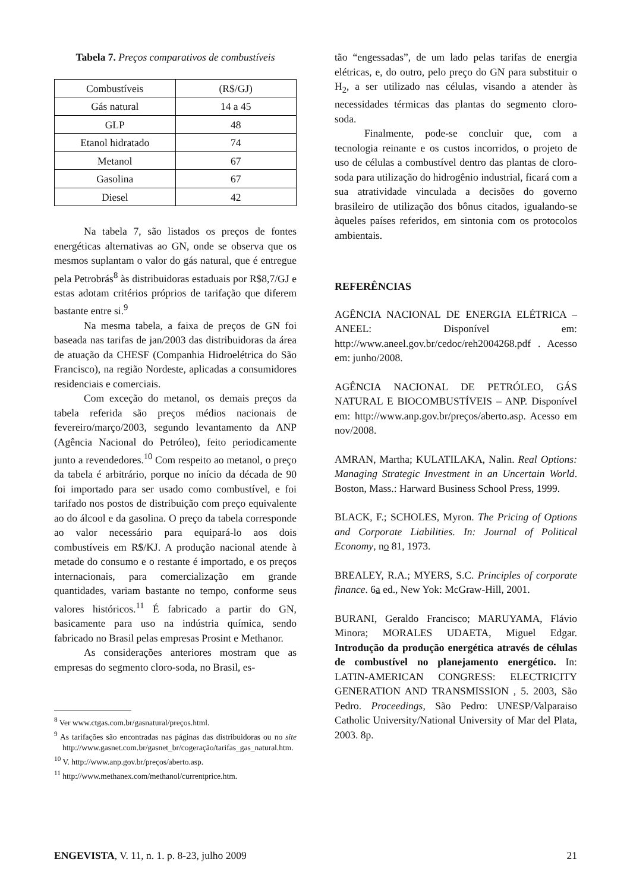Tabela 7. Preços comparativos de combustíveis
| Combustíveis | (R$/GJ) |
| Gás natural | 14 a 45 |
| GLP | 48 |
| Etanol hidratado | 74 |
| Metanol | 67 |
| Gasolina | 67 |
| Diesel | 42 |
Na tabela 7, são listados os preços de fontes energéticas alternativas ao GN, onde se observa que os mesmos suplantam o valor do gás natural, que é entregue pela Petrobrás<sup>8</sup> às distribuidoras estaduais por R$8,7/GJ e estas adotam critérios próprios de tarifação que diferem bastante entre si.<sup>9</sup>
Na mesma tabela, a faixa de preços de GN foi baseada nas tarifas de jan/2003 das distribuidoras da área de atuação da CHESF (Companhia Hidroelétrica do São Francisco), na região Nordeste, aplicadas a consumidores residenciais e comerciais.
Com exceção do metanol, os demais preços da tabela referida são preços médios nacionais de fevereiro/março/2003, segundo levantamento da ANP (Agência Nacional do Petróleo), feito periodicamente junto a revendedores.<sup>10</sup> Com respeito ao metanol, o preço da tabela é arbitrário, porque no início da década de 90 foi importado para ser usado como combustível, e foi tarifado nos postos de distribuição com preço equivalente ao do álcool e da gasolina. O preço da tabela corresponde ao valor necessário para equipará-lo aos dois combustíveis em R$/KJ. A produção nacional atende à metade do consumo e o restante é importado, e os preços internacionais, para comercialização em grande quantidades, variam bastante no tempo, conforme seus valores históricos.<sup>11</sup> É fabricado a partir do GN, basicamente para uso na indústria química, sendo fabricado no Brasil pelas empresas Prosint e Methanor.
As considerações anteriores mostram que as empresas do segmento cloro-soda, no Brasil, es-
<sup>8</sup> Ver www.ctgas.com.br/gasnatural/preços.html.
<sup>9</sup> As tarifações são encontradas nas páginas das distribuidoras ou no site http://www.gasnet.com.br/gasnet_br/cogeração/tarifas_gas_natural.htm.
<sup>10</sup> V. http://www.anp.gov.br/preços/aberto.asp.
<sup>11</sup> http://www.methanex.com/methanol/currentprice.htm.
tão “engessadas”, de um lado pelas tarifas de energia elétricas, e, do outro, pelo preço do GN para substituir o H<sub>2</sub>, a ser utilizado nas células, visando a atender às necessidades térmicas das plantas do segmento cloro-soda.
Finalmente, pode-se concluir que, com a tecnologia reinante e os custos incorridos, o projeto de uso de células a combustível dentro das plantas de cloro-soda para utilização do hidrogênio industrial, ficará com a sua atratividade vinculada a decisões do governo brasileiro de utilização dos bônus citados, igualando-se àqueles países referidos, em sintonia com os protocolos ambientais.
REFERÊNCIAS
AGÊNCIA NACIONAL DE ENERGIA ELÉTRICA – ANEEL: Disponível em: http://www.aneel.gov.br/cedoc/reh2004268.pdf . Acesso em: junho/2008.
AGÊNCIA NACIONAL DE PETRÓLEO, GÁS NATURAL E BIOCOMBUSTÍVEIS – ANP. Disponível em: http://www.anp.gov.br/preços/aberto.asp. Acesso em nov/2008.
AMRAN, Martha; KULATILAKA, Nalin. Real Options: Managing Strategic Investment in an Uncertain World. Boston, Mass.: Harward Business School Press, 1999.
BLACK, F.; SCHOLES, Myron. The Pricing of Options and Corporate Liabilities. In: Journal of Political Economy, no 81, 1973.
BREALEY, R.A.; MYERS, S.C. Principles of corporate finance. 6a ed., New Yok: McGraw-Hill, 2001.
BURANI, Geraldo Francisco; MARUYAMA, Flávio Minora; MORALES UDAETA, Miguel Edgar. Introdução da produção energética através de células de combustível no planejamento energético. In: LATIN-AMERICAN CONGRESS: ELECTRICITY GENERATION AND TRANSMISSION , 5. 2003, São Pedro. Proceedings, São Pedro: UNESP/Valparaiso Catholic University/National University of Mar del Plata, 2003. 8p.
ENGEVISTA, V. 11, n. 1. p. 8-23, julho 2009 21